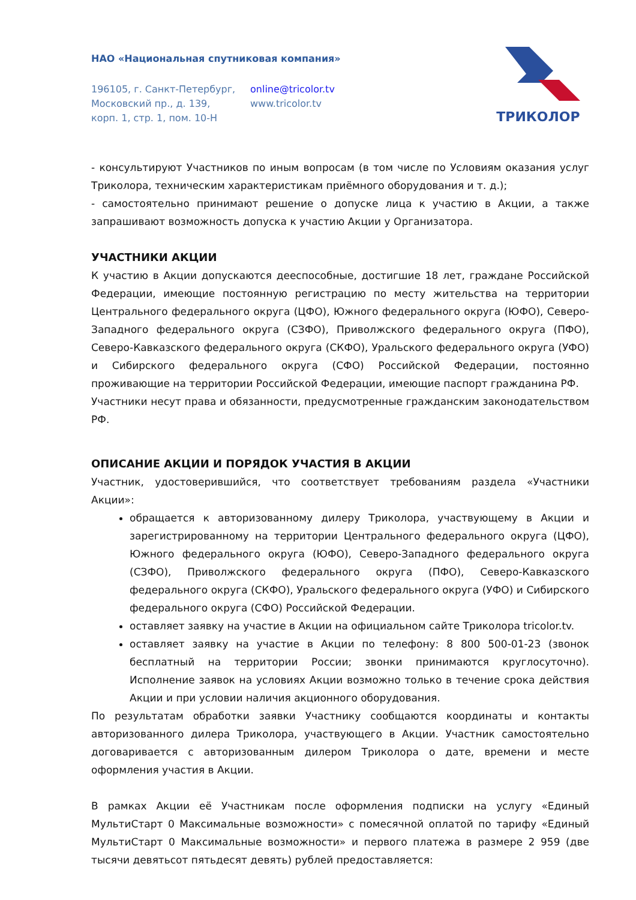НАО «Национальная спутниковая компания»
196105, г. Санкт-Петербург,
Московский пр., д. 139,
корп. 1, стр. 1, пом. 10-Н
online@tricolor.tv
www.tricolor.tv
ТРИКОЛОР
- консультируют Участников по иным вопросам (в том числе по Условиям оказания услуг Триколора, техническим характеристикам приёмного оборудования и т. д.);
- самостоятельно принимают решение о допуске лица к участию в Акции, а также запрашивают возможность допуска к участию Акции у Организатора.
УЧАСТНИКИ АКЦИИ
К участию в Акции допускаются дееспособные, достигшие 18 лет, граждане Российской Федерации, имеющие постоянную регистрацию по месту жительства на территории Центрального федерального округа (ЦФО), Южного федерального округа (ЮФО), Северо-Западного федерального округа (СЗФО), Приволжского федерального округа (ПФО), Северо-Кавказского федерального округа (СКФО), Уральского федерального округа (УФО) и Сибирского федерального округа (СФО) Российской Федерации, постоянно проживающие на территории Российской Федерации, имеющие паспорт гражданина РФ.
Участники несут права и обязанности, предусмотренные гражданским законодательством РФ.
ОПИСАНИЕ АКЦИИ И ПОРЯДОК УЧАСТИЯ В АКЦИИ
Участник, удостоверившийся, что соответствует требованиям раздела «Участники Акции»:
обращается к авторизованному дилеру Триколора, участвующему в Акции и зарегистрированному на территории Центрального федерального округа (ЦФО), Южного федерального округа (ЮФО), Северо-Западного федерального округа (СЗФО), Приволжского федерального округа (ПФО), Северо-Кавказского федерального округа (СКФО), Уральского федерального округа (УФО) и Сибирского федерального округа (СФО) Российской Федерации.
оставляет заявку на участие в Акции на официальном сайте Триколора tricolor.tv.
оставляет заявку на участие в Акции по телефону: 8 800 500-01-23 (звонок бесплатный на территории России; звонки принимаются круглосуточно). Исполнение заявок на условиях Акции возможно только в течение срока действия Акции и при условии наличия акционного оборудования.
По результатам обработки заявки Участнику сообщаются координаты и контакты авторизованного дилера Триколора, участвующего в Акции. Участник самостоятельно договаривается с авторизованным дилером Триколора о дате, времени и месте оформления участия в Акции.
В рамках Акции её Участникам после оформления подписки на услугу «Единый МультиСтарт 0 Максимальные возможности» с помесячной оплатой по тарифу «Единый МультиСтарт 0 Максимальные возможности» и первого платежа в размере 2 959 (две тысячи девятьсот пятьдесят девять) рублей предоставляется: